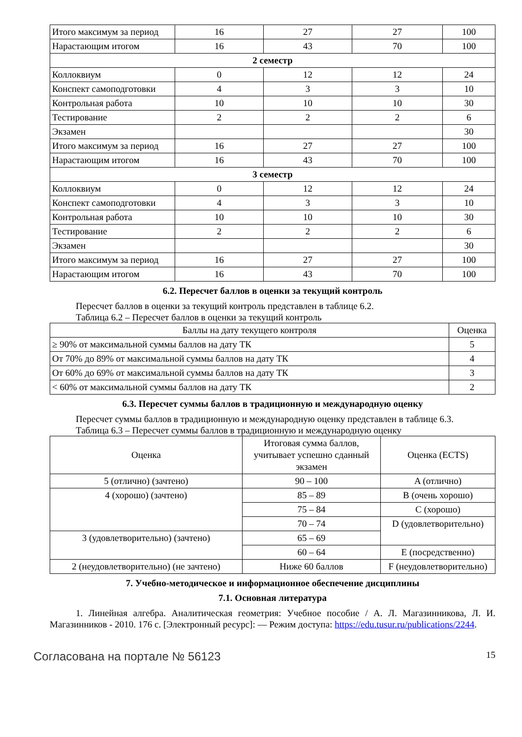| Итого максимум за период | 16 | 27 | 27 | 100 |
| Нарастающим итогом | 16 | 43 | 70 | 100 |
| 2 семестр | | | | |
| Коллоквиум | 0 | 12 | 12 | 24 |
| Конспект самоподготовки | 4 | 3 | 3 | 10 |
| Контрольная работа | 10 | 10 | 10 | 30 |
| Тестирование | 2 | 2 | 2 | 6 |
| Экзамен | | | | 30 |
| Итого максимум за период | 16 | 27 | 27 | 100 |
| Нарастающим итогом | 16 | 43 | 70 | 100 |
| 3 семестр | | | | |
| Коллоквиум | 0 | 12 | 12 | 24 |
| Конспект самоподготовки | 4 | 3 | 3 | 10 |
| Контрольная работа | 10 | 10 | 10 | 30 |
| Тестирование | 2 | 2 | 2 | 6 |
| Экзамен | | | | 30 |
| Итого максимум за период | 16 | 27 | 27 | 100 |
| Нарастающим итогом | 16 | 43 | 70 | 100 |
6.2. Пересчет баллов в оценки за текущий контроль
Пересчет баллов в оценки за текущий контроль представлен в таблице 6.2.
Таблица 6.2 – Пересчет баллов в оценки за текущий контроль
| Баллы на дату текущего контроля | Оценка |
| --- | --- |
| ≥ 90% от максимальной суммы баллов на дату ТК | 5 |
| От 70% до 89% от максимальной суммы баллов на дату ТК | 4 |
| От 60% до 69% от максимальной суммы баллов на дату ТК | 3 |
| < 60% от максимальной суммы баллов на дату ТК | 2 |
6.3. Пересчет суммы баллов в традиционную и международную оценку
Пересчет суммы баллов в традиционную и международную оценку представлен в таблице 6.3.
Таблица 6.3 – Пересчет суммы баллов в традиционную и международную оценку
| Оценка | Итоговая сумма баллов, учитывает успешно сданный экзамен | Оценка (ECTS) |
| --- | --- | --- |
| 5 (отлично) (зачтено) | 90 – 100 | A (отлично) |
| 4 (хорошо) (зачтено) | 85 – 89 | B (очень хорошо) |
| | 75 – 84 | C (хорошо) |
| | 70 – 74 | D (удовлетворительно) |
| 3 (удовлетворительно) (зачтено) | 65 – 69 | |
| | 60 – 64 | E (посредственно) |
| 2 (неудовлетворительно) (не зачтено) | Ниже 60 баллов | F (неудовлетворительно) |
7. Учебно-методическое и информационное обеспечение дисциплины
7.1. Основная литература
1. Линейная алгебра. Аналитическая геометрия: Учебное пособие / А. Л. Магазинникова, Л. И. Магазинников - 2010. 176 с. [Электронный ресурс]: — Режим доступа: https://edu.tusur.ru/publications/2244.
Согласована на портале № 56123 15